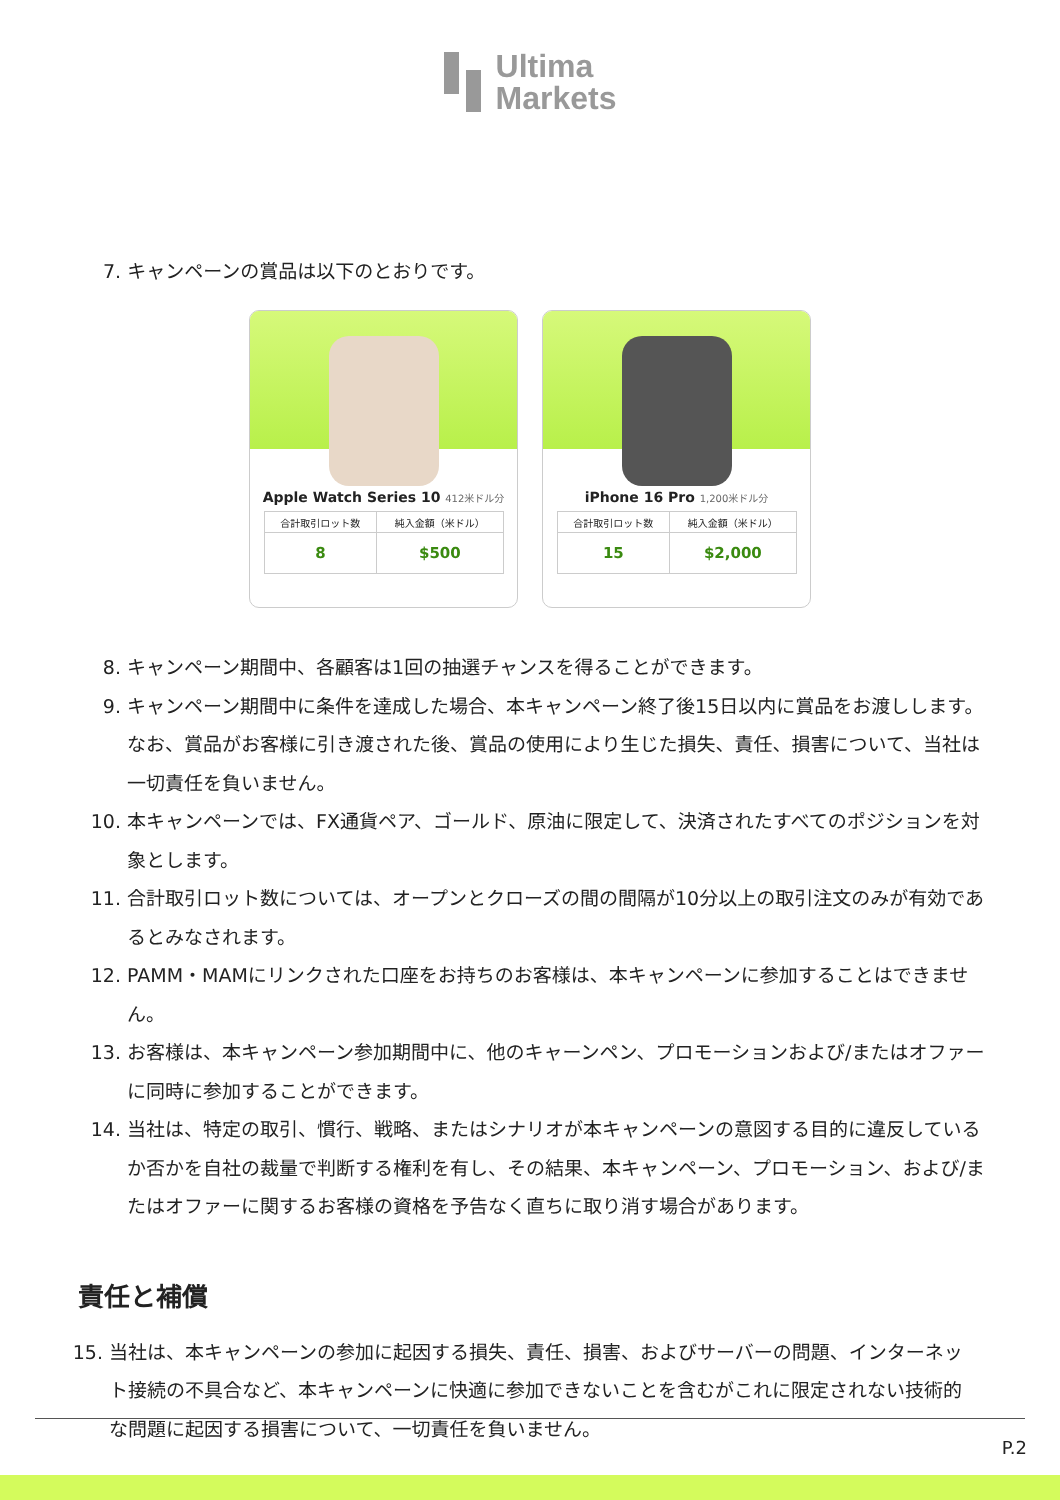Ultima
Markets
7. キャンペーンの賞品は以下のとおりです。
Apple Watch Series 10 412米ドル分
| 合計取引ロット数 | 純入金額（米ドル） |
| --- | --- |
| 8 | $500 |
iPhone 16 Pro 1,200米ドル分
| 合計取引ロット数 | 純入金額（米ドル） |
| --- | --- |
| 15 | $2,000 |
8. キャンペーン期間中、各顧客は1回の抽選チャンスを得ることができます。
9. キャンペーン期間中に条件を達成した場合、本キャンペーン終了後15日以内に賞品をお渡しします。なお、賞品がお客様に引き渡された後、賞品の使用により生じた損失、責任、損害について、当社は一切責任を負いません。
10. 本キャンペーンでは、FX通貨ペア、ゴールド、原油に限定して、決済されたすべてのポジションを対象とします。
11. 合計取引ロット数については、オープンとクローズの間の間隔が10分以上の取引注文のみが有効であるとみなされます。
12. PAMM・MAMにリンクされた口座をお持ちのお客様は、本キャンペーンに参加することはできません。
13. お客様は、本キャンペーン参加期間中に、他のキャーンペン、プロモーションおよび/またはオファーに同時に参加することができます。
14. 当社は、特定の取引、慣行、戦略、またはシナリオが本キャンペーンの意図する目的に違反しているか否かを自社の裁量で判断する権利を有し、その結果、本キャンペーン、プロモーション、および/またはオファーに関するお客様の資格を予告なく直ちに取り消す場合があります。
責任と補償
15. 当社は、本キャンペーンの参加に起因する損失、責任、損害、およびサーバーの問題、インターネット接続の不具合など、本キャンペーンに快適に参加できないことを含むがこれに限定されない技術的な問題に起因する損害について、一切責任を負いません。
P.2